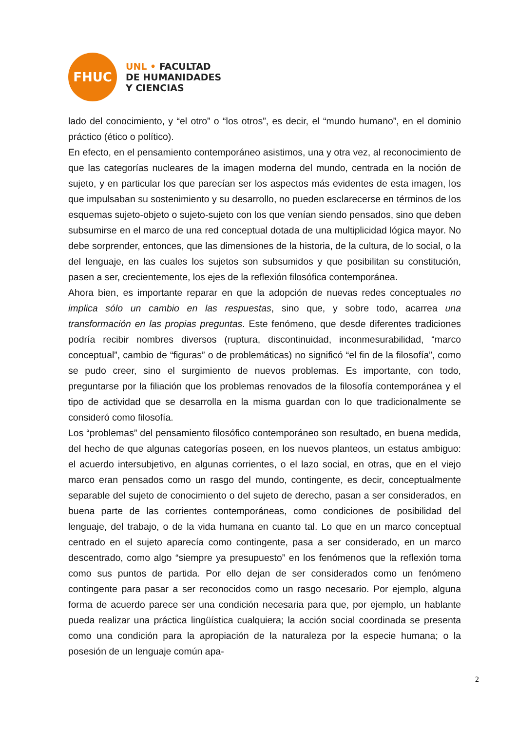FHUC
UNL • FACULTAD
DE HUMANIDADES
Y CIENCIAS
lado del conocimiento, y “el otro” o “los otros”, es decir, el “mundo humano”, en el dominio práctico (ético o político).
En efecto, en el pensamiento contemporáneo asistimos, una y otra vez, al reconocimiento de que las categorías nucleares de la imagen moderna del mundo, centrada en la noción de sujeto, y en particular los que parecían ser los aspectos más evidentes de esta imagen, los que impulsaban su sostenimiento y su desarrollo, no pueden esclarecerse en términos de los esquemas sujeto-objeto o sujeto-sujeto con los que venían siendo pensados, sino que deben subsumirse en el marco de una red conceptual dotada de una multiplicidad lógica mayor. No debe sorprender, entonces, que las dimensiones de la historia, de la cultura, de lo social, o la del lenguaje, en las cuales los sujetos son subsumidos y que posibilitan su constitución, pasen a ser, crecientemente, los ejes de la reflexión filosófica contemporánea.
Ahora bien, es importante reparar en que la adopción de nuevas redes conceptuales no implica sólo un cambio en las respuestas, sino que, y sobre todo, acarrea una transformación en las propias preguntas. Este fenómeno, que desde diferentes tradiciones podría recibir nombres diversos (ruptura, discontinuidad, inconmesurabilidad, “marco conceptual”, cambio de “figuras” o de problemáticas) no significó “el fin de la filosofía”, como se pudo creer, sino el surgimiento de nuevos problemas. Es importante, con todo, preguntarse por la filiación que los problemas renovados de la filosofía contemporánea y el tipo de actividad que se desarrolla en la misma guardan con lo que tradicionalmente se consideró como filosofía.
Los “problemas” del pensamiento filosófico contemporáneo son resultado, en buena medida, del hecho de que algunas categorías poseen, en los nuevos planteos, un estatus ambiguo: el acuerdo intersubjetivo, en algunas corrientes, o el lazo social, en otras, que en el viejo marco eran pensados como un rasgo del mundo, contingente, es decir, conceptualmente separable del sujeto de conocimiento o del sujeto de derecho, pasan a ser considerados, en buena parte de las corrientes contemporáneas, como condiciones de posibilidad del lenguaje, del trabajo, o de la vida humana en cuanto tal. Lo que en un marco conceptual centrado en el sujeto aparecía como contingente, pasa a ser considerado, en un marco descentrado, como algo “siempre ya presupuesto” en los fenómenos que la reflexión toma como sus puntos de partida. Por ello dejan de ser considerados como un fenómeno contingente para pasar a ser reconocidos como un rasgo necesario. Por ejemplo, alguna forma de acuerdo parece ser una condición necesaria para que, por ejemplo, un hablante pueda realizar una práctica lingüística cualquiera; la acción social coordinada se presenta como una condición para la apropiación de la naturaleza por la especie humana; o la posesión de un lenguaje común apa-
2